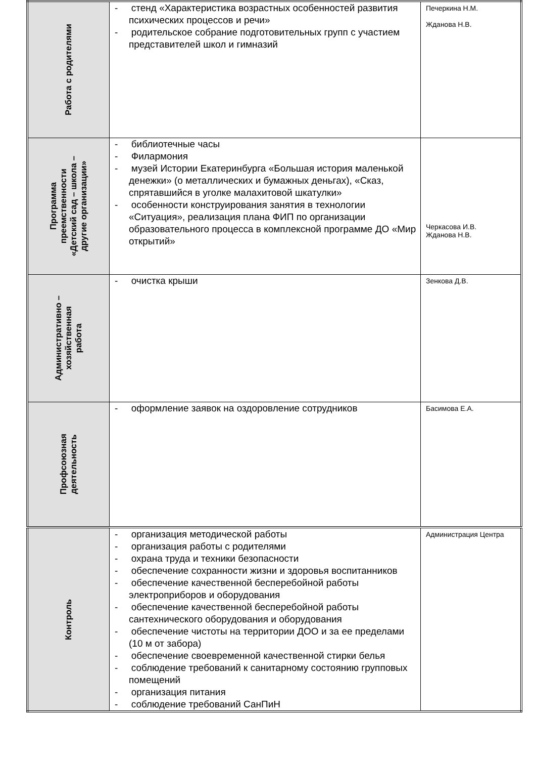| Работа с родителями | - стенд «Характеристика возрастных особенностей развития психических процессов и речи» - родительское собрание подготовительных групп с участием представителей школ и гимназий | Печеркина Н.М. Жданова Н.В. |
| Программа преемственности «Детский сад – школа – другие организации» | - библиотечные часы - Филармония - музей Истории Екатеринбурга «Большая история маленькой денежки» (о металлических и бумажных деньгах), «Сказ, спрятавшийся в уголке малахитовой шкатулки» - особенности конструирования занятия в технологии «Ситуация», реализация плана ФИП по организации образовательного процесса в комплексной программе ДО «Мир открытий» | Черкасова И.В. Жданова Н.В. |
| Административно – хозяйственная работа | - очистка крыши | Зенкова Д.В. |
| Профсоюзная деятельность | - оформление заявок на оздоровление сотрудников | Басимова Е.А. |
| Контроль | - организация методической работы - организация работы с родителями - охрана труда и техники безопасности - обеспечение сохранности жизни и здоровья воспитанников - обеспечение качественной бесперебойной работы электроприборов и оборудования - обеспечение качественной бесперебойной работы сантехнического оборудования и оборудования - обеспечение чистоты на территории ДОО и за ее пределами (10 м от забора) - обеспечение своевременной качественной стирки белья - соблюдение требований к санитарному состоянию групповых помещений - организация питания - соблюдение требований СанПиН | Администрация Центра |